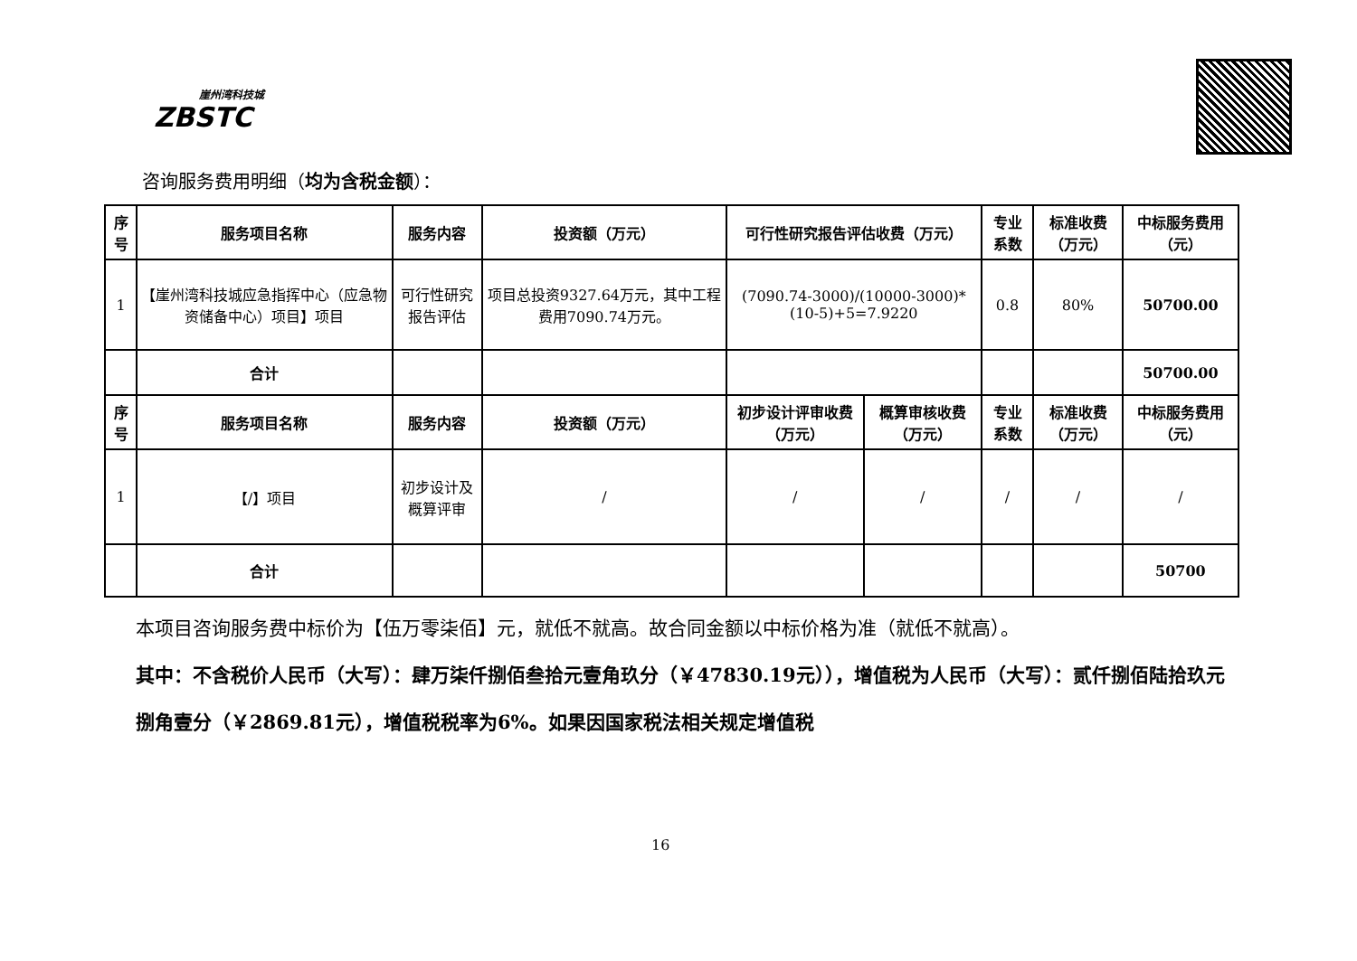崖州湾科技城
ZBSTC
咨询服务费用明细（均为含税金额）：
| 序号 | 服务项目名称 | 服务内容 | 投资额（万元） | 可行性研究报告评估收费（万元） | | 专业系数 | 标准收费（万元） | 中标服务费用（元） |
| --- | --- | --- | --- | --- | --- | --- | --- | --- |
| 1 | 【崖州湾科技城应急指挥中心（应急物资储备中心）项目】项目 | 可行性研究报告评估 | 项目总投资9327.64万元，其中工程费用7090.74万元。 | (7090.74-3000)/(10000-3000)*(10-5)+5=7.9220 | | 0.8 | 80% | 50700.00 |
| | 合计 | | | | | | | 50700.00 |
| 序号 | 服务项目名称 | 服务内容 | 投资额（万元） | 初步设计评审收费（万元） | 概算审核收费（万元） | 专业系数 | 标准收费（万元） | 中标服务费用（元） |
| 1 | 【/】项目 | 初步设计及概算评审 | / | / | / | / | / | / |
| | 合计 | | | | | | | 50700 |
本项目咨询服务费中标价为【伍万零柒佰】元，就低不就高。故合同金额以中标价格为准（就低不就高）。
其中：不含税价人民币（大写）：肆万柒仟捌佰叁拾元壹角玖分（￥47830.19元）），增值税为人民币（大写）：贰仟捌佰陆拾玖元捌角壹分（￥2869.81元），增值税税率为6%。如果因国家税法相关规定增值税
16